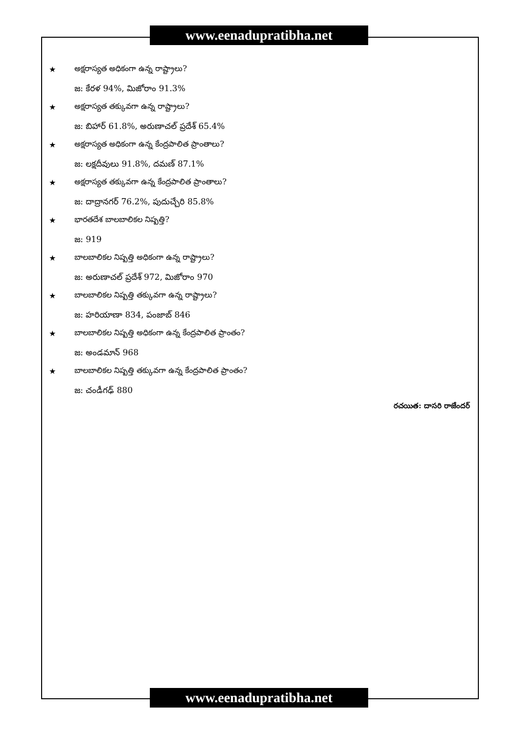www.eenadupratibha.net
★ అక్షరాస్యత అధికంగా ఉన్న రాష్ట్రాలు?
జ: కేరళ 94%, మిజోరాం 91.3%
★ అక్షరాస్యత తక్కువగా ఉన్న రాష్ట్రాలు?
జ: బిహార్ 61.8%, అరుణాచల్ ప్రదేశ్ 65.4%
★ అక్షరాస్యత అధికంగా ఉన్న కేంద్రపాలిత ప్రాంతాలు?
జ: లక్షదీవులు 91.8%, దమణ్ 87.1%
★ అక్షరాస్యత తక్కువగా ఉన్న కేంద్రపాలిత ప్రాంతాలు?
జ: దాద్రానగర్ 76.2%, పుదుచ్చేరి 85.8%
★ భారతదేశ బాలబాలికల నిష్పత్తి?
జ: 919
★ బాలబాలికల నిష్పత్తి అధికంగా ఉన్న రాష్ట్రాలు?
జ: అరుణాచల్ ప్రదేశ్ 972, మిజోరాం 970
★ బాలబాలికల నిష్పత్తి తక్కువగా ఉన్న రాష్ట్రాలు?
జ: హరియాణా 834, పంజాబ్ 846
★ బాలబాలికల నిష్పత్తి అధికంగా ఉన్న కేంద్రపాలిత ప్రాంతం?
జ: అండమాన్ 968
★ బాలబాలికల నిష్పత్తి తక్కువగా ఉన్న కేంద్రపాలిత ప్రాంతం?
జ: చండీగఢ్ 880
రచయిత: దాసరి రాజేందర్
www.eenadupratibha.net